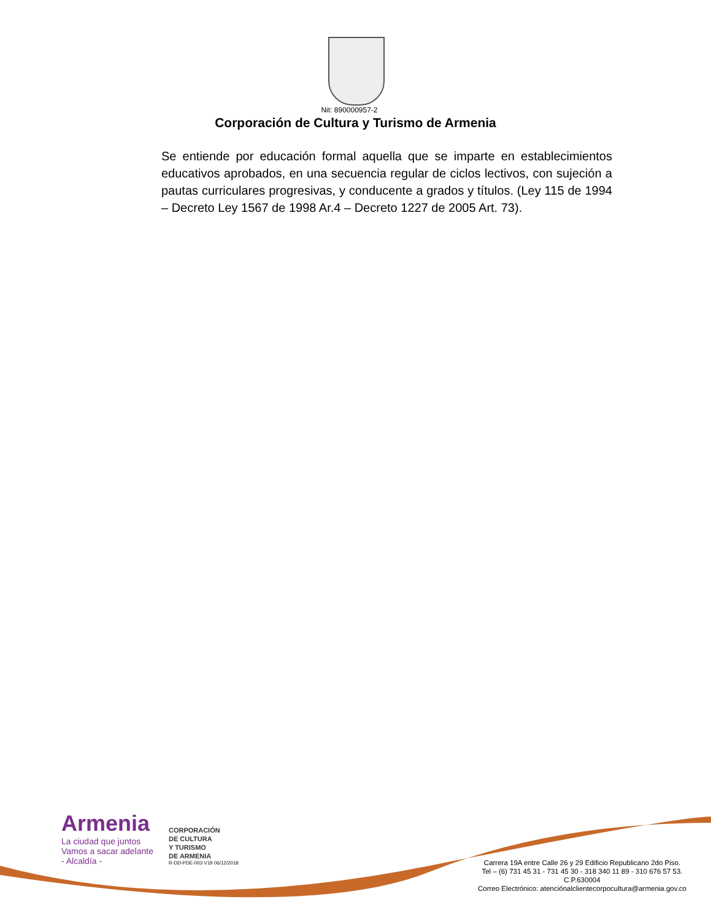Nit: 890000957-2
Corporación de Cultura y Turismo de Armenia
Se entiende por educación formal aquella que se imparte en establecimientos educativos aprobados, en una secuencia regular de ciclos lectivos, con sujeción a pautas curriculares progresivas, y conducente a grados y títulos. (Ley 115 de 1994 – Decreto Ley 1567 de 1998 Ar.4 – Decreto 1227 de 2005 Art. 73).
Armenia
La ciudad que juntos
Vamos a sacar adelante
- Alcaldía -
CORPORACIÓN
DE CULTURA
Y TURISMO
DE ARMENIA
R-DD-PDE-003 V19 06/12/2018
Carrera 19A entre Calle 26 y 29 Edificio Republicano 2do Piso.
Tel – (6) 731 45 31 - 731 45 30 - 318 340 11 89 - 310 676 57 53.
C.P.630004
Correo Electrónico: atenciónalclientecorpocultura@armenia.gov.co